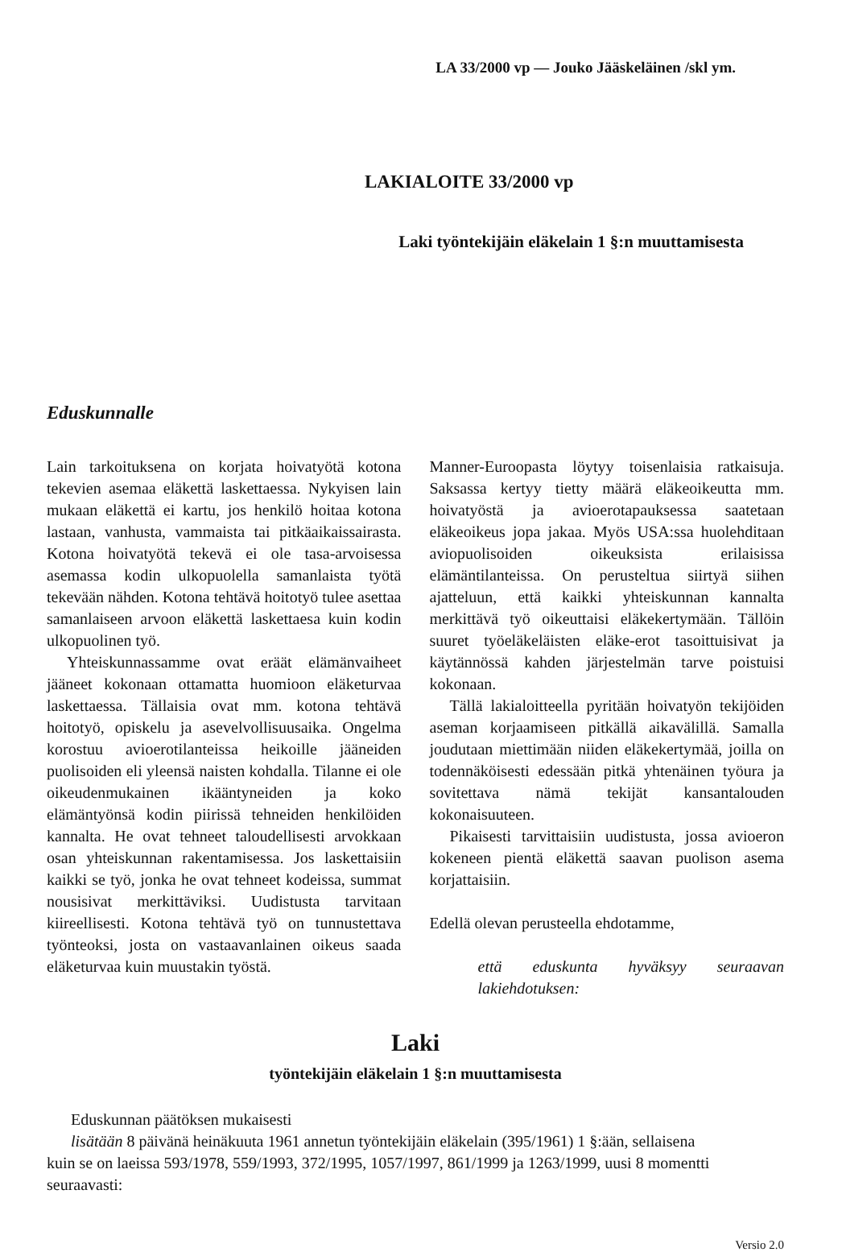LA 33/2000 vp — Jouko Jääskeläinen /skl ym.
LAKIALOITE 33/2000 vp
Laki työntekijäin eläkelain 1 §:n muuttamisesta
Eduskunnalle
Lain tarkoituksena on korjata hoivatyötä kotona tekevien asemaa eläkettä laskettaessa. Nykyisen lain mukaan eläkettä ei kartu, jos henkilö hoitaa kotona lastaan, vanhusta, vammaista tai pitkäaikaissairasta. Kotona hoivatyötä tekevä ei ole tasa-arvoisessa asemassa kodin ulkopuolella samanlaista työtä tekevään nähden. Kotona tehtävä hoitotyö tulee asettaa samanlaiseen arvoon eläkettä laskettaesa kuin kodin ulkopuolinen työ.
Yhteiskunnassamme ovat eräät elämänvaiheet jääneet kokonaan ottamatta huomioon eläketurvaa laskettaessa. Tällaisia ovat mm. kotona tehtävä hoitotyö, opiskelu ja asevelvollisuusaika. Ongelma korostuu avioerotilanteissa heikoille jääneiden puolisoiden eli yleensä naisten kohdalla. Tilanne ei ole oikeudenmukainen ikääntyneiden ja koko elämäntyönsä kodin piirissä tehneiden henkilöiden kannalta. He ovat tehneet taloudellisesti arvokkaan osan yhteiskunnan rakentamisessa. Jos laskettaisiin kaikki se työ, jonka he ovat tehneet kodeissa, summat nousisivat merkittäviksi. Uudistusta tarvitaan kiireellisesti. Kotona tehtävä työ on tunnustettava työnteoksi, josta on vastaavanlainen oikeus saada eläketurvaa kuin muustakin työstä.
Manner-Euroopasta löytyy toisenlaisia ratkaisuja. Saksassa kertyy tietty määrä eläkeoikeutta mm. hoivatyöstä ja avioerotapauksessa saatetaan eläkeoikeus jopa jakaa. Myös USA:ssa huolehditaan aviopuolisoiden oikeuksista erilaisissa elämäntilanteissa. On perusteltua siirtyä siihen ajatteluun, että kaikki yhteiskunnan kannalta merkittävä työ oikeuttaisi eläkekertymään. Tällöin suuret työeläkeläisten eläke-erot tasoittuisivat ja käytännössä kahden järjestelmän tarve poistuisi kokonaan.
Tällä lakialoitteella pyritään hoivatyön tekijöiden aseman korjaamiseen pitkällä aikavälillä. Samalla joudutaan miettimään niiden eläkekertymää, joilla on todennäköisesti edessään pitkä yhtenäinen työura ja sovitettava nämä tekijät kansantalouden kokonaisuuteen.
Pikaisesti tarvittaisiin uudistusta, jossa avioeron kokeneen pientä eläkettä saavan puolison asema korjattaisiin.
Edellä olevan perusteella ehdotamme,
että eduskunta hyväksyy seuraavan lakiehdotuksen:
Laki
työntekijäin eläkelain 1 §:n muuttamisesta
Eduskunnan päätöksen mukaisesti
lisätään 8 päivänä heinäkuuta 1961 annetun työntekijäin eläkelain (395/1961) 1 §:ään, sellaisena
kuin se on laeissa 593/1978, 559/1993, 372/1995, 1057/1997, 861/1999 ja 1263/1999, uusi 8 momentti seuraavasti:
Versio 2.0